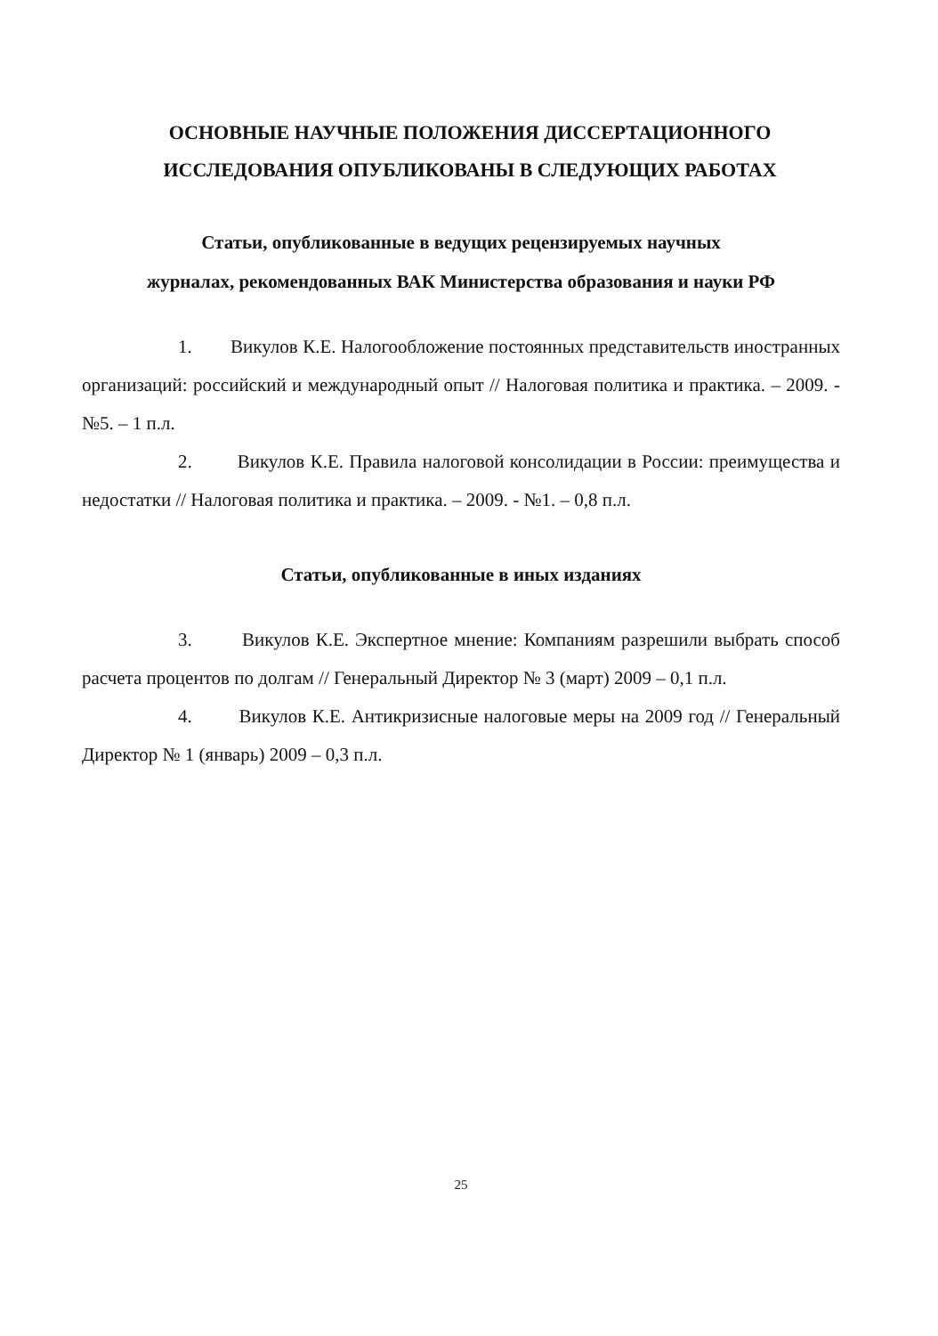ОСНОВНЫЕ НАУЧНЫЕ ПОЛОЖЕНИЯ ДИССЕРТАЦИОННОГО ИССЛЕДОВАНИЯ ОПУБЛИКОВАНЫ В СЛЕДУЮЩИХ РАБОТАХ
Статьи, опубликованные в ведущих рецензируемых научных
журналах, рекомендованных ВАК Министерства образования и науки РФ
1. Викулов К.Е. Налогообложение постоянных представительств иностранных организаций: российский и международный опыт // Налоговая политика и практика. – 2009. - №5. – 1 п.л.
2. Викулов К.Е. Правила налоговой консолидации в России: преимущества и недостатки // Налоговая политика и практика. – 2009. - №1. – 0,8 п.л.
Статьи, опубликованные в иных изданиях
3. Викулов К.Е. Экспертное мнение: Компаниям разрешили выбрать способ расчета процентов по долгам // Генеральный Директор № 3 (март) 2009 – 0,1 п.л.
4. Викулов К.Е. Антикризисные налоговые меры на 2009 год // Генеральный Директор № 1 (январь) 2009 – 0,3 п.л.
25